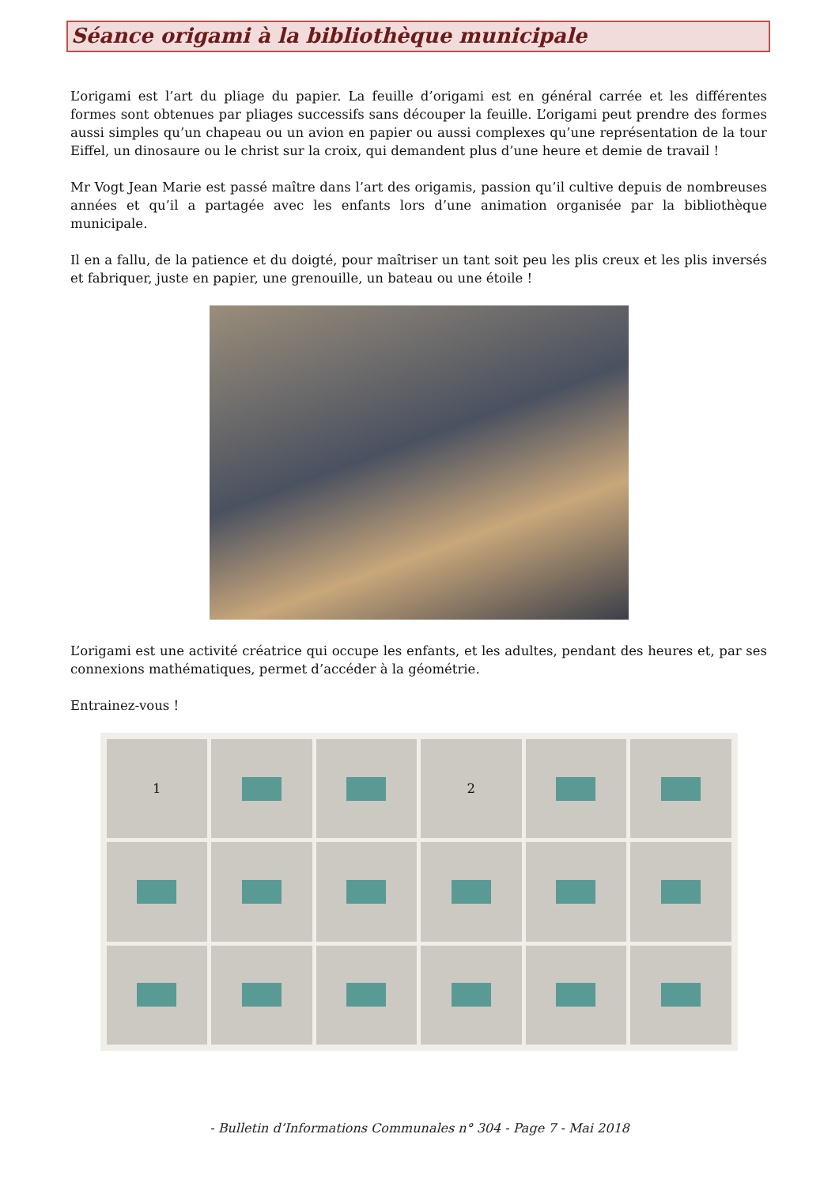Séance origami à la bibliothèque municipale
L’origami est l’art du pliage du papier. La feuille d’origami est en général carrée et les différentes formes sont obtenues par pliages successifs sans découper la feuille. L’origami peut prendre des formes aussi simples qu’un chapeau ou un avion en papier ou aussi complexes qu’une représentation de la tour Eiffel, un dinosaure ou le christ sur la croix, qui demandent plus d’une heure et demie de travail !
Mr Vogt Jean Marie est passé maître dans l’art des origamis, passion qu’il cultive depuis de nombreuses années et qu’il a partagée avec les enfants lors d’une animation organisée par la bibliothèque municipale.
Il en a fallu, de la patience et du doigté, pour maîtriser un tant soit peu les plis creux et les plis inversés et fabriquer, juste en papier, une grenouille, un bateau ou une étoile !
L’origami est une activité créatrice qui occupe les enfants, et les adultes, pendant des heures et, par ses connexions mathématiques, permet d’accéder à la géométrie.
Entrainez-vous !
1
2
- Bulletin d’Informations Communales n° 304 - Page 7 - Mai 2018